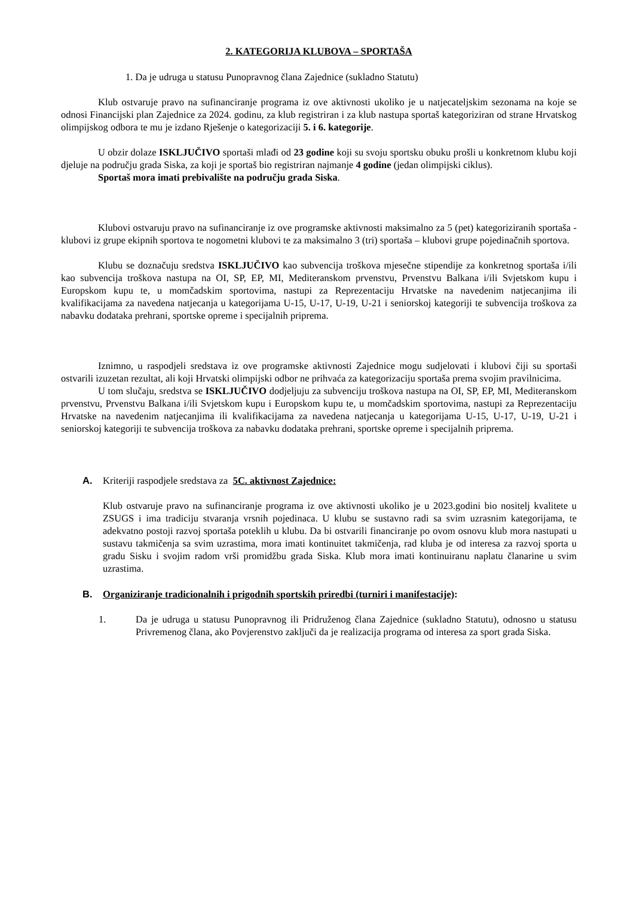2. KATEGORIJA KLUBOVA – SPORTAŠA
1. Da je udruga u statusu Punopravnog člana Zajednice (sukladno Statutu)
Klub ostvaruje pravo na sufinanciranje programa iz ove aktivnosti ukoliko je u natjecateljskim sezonama na koje se odnosi Financijski plan Zajednice za 2024. godinu, za klub registriran i za klub nastupa sportaš kategoriziran od strane Hrvatskog olimpijskog odbora te mu je izdano Rješenje o kategorizaciji 5. i 6. kategorije.
U obzir dolaze ISKLJUČIVO sportaši mlađi od 23 godine koji su svoju sportsku obuku prošli u konkretnom klubu koji djeluje na području grada Siska, za koji je sportaš bio registriran najmanje 4 godine (jedan olimpijski ciklus).
Sportaš mora imati prebivalište na području grada Siska.
Klubovi ostvaruju pravo na sufinanciranje iz ove programske aktivnosti maksimalno za 5 (pet) kategoriziranih sportaša - klubovi iz grupe ekipnih sportova te nogometni klubovi te za maksimalno 3 (tri) sportaša – klubovi grupe pojedinačnih sportova.
Klubu se doznačuju sredstva ISKLJUČIVO kao subvencija troškova mjesečne stipendije za konkretnog sportaša i/ili kao subvencija troškova nastupa na OI, SP, EP, MI, Mediteranskom prvenstvu, Prvenstvu Balkana i/ili Svjetskom kupu i Europskom kupu te, u momčadskim sportovima, nastupi za Reprezentaciju Hrvatske na navedenim natjecanjima ili kvalifikacijama za navedena natjecanja u kategorijama U-15, U-17, U-19, U-21 i seniorskoj kategoriji te subvencija troškova za nabavku dodataka prehrani, sportske opreme i specijalnih priprema.
Iznimno, u raspodjeli sredstava iz ove programske aktivnosti Zajednice mogu sudjelovati i klubovi čiji su sportaši ostvarili izuzetan rezultat, ali koji Hrvatski olimpijski odbor ne prihvaća za kategorizaciju sportaša prema svojim pravilnicima.
U tom slučaju, sredstva se ISKLJUČIVO dodjeljuju za subvenciju troškova nastupa na OI, SP, EP, MI, Mediteranskom prvenstvu, Prvenstvu Balkana i/ili Svjetskom kupu i Europskom kupu te, u momčadskim sportovima, nastupi za Reprezentaciju Hrvatske na navedenim natjecanjima ili kvalifikacijama za navedena natjecanja u kategorijama U-15, U-17, U-19, U-21 i seniorskoj kategoriji te subvencija troškova za nabavku dodataka prehrani, sportske opreme i specijalnih priprema.
A. Kriteriji raspodjele sredstava za 5C. aktivnost Zajednice:
Klub ostvaruje pravo na sufinanciranje programa iz ove aktivnosti ukoliko je u 2023.godini bio nositelj kvalitete u ZSUGS i ima tradiciju stvaranja vrsnih pojedinaca. U klubu se sustavno radi sa svim uzrasnim kategorijama, te adekvatno postoji razvoj sportaša poteklih u klubu. Da bi ostvarili financiranje po ovom osnovu klub mora nastupati u sustavu takmičenja sa svim uzrastima, mora imati kontinuitet takmičenja, rad kluba je od interesa za razvoj sporta u gradu Sisku i svojim radom vrši promidžbu grada Siska. Klub mora imati kontinuiranu naplatu članarine u svim uzrastima.
B. Organiziranje tradicionalnih i prigodnih sportskih priredbi (turniri i manifestacije):
1. Da je udruga u statusu Punopravnog ili Pridruženog člana Zajednice (sukladno Statutu), odnosno u statusu Privremenog člana, ako Povjerenstvo zaključi da je realizacija programa od interesa za sport grada Siska.